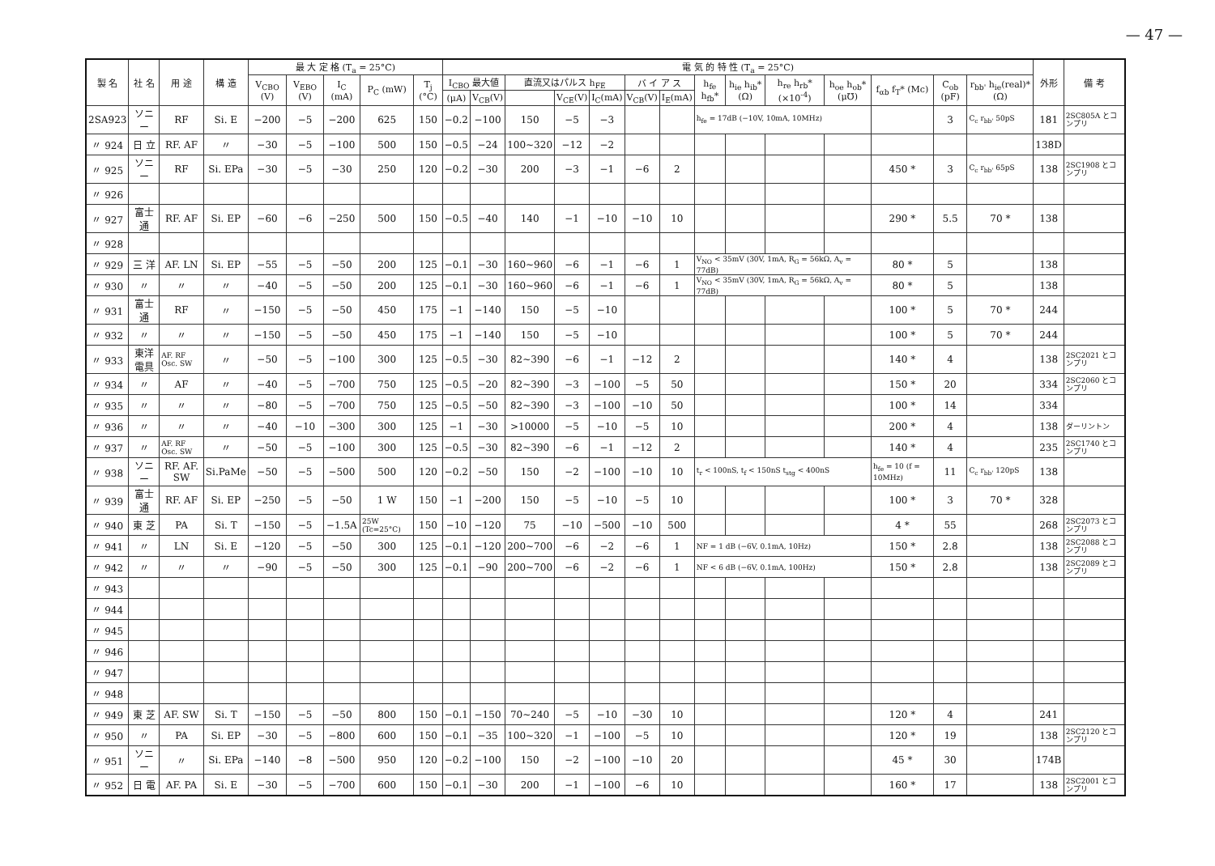— 47 —
| 製 名 | 社 名 | 用 途 | 構 造 | 最 大 定 格 (T<sub>a</sub> = 25°C) | | | | | 電 気 的 特 性 (T<sub>a</sub> = 25°C) | | | | | | | | | | | | | | 外形 | 備 考 |
| --- | --- | --- | --- | --- | --- | --- | --- | --- | --- | --- | --- | --- | --- | --- | --- | --- | --- | --- | --- | --- | --- | --- | --- | --- |
| | | | | V<sub>CBO</sub> (V) | V<sub>EBO</sub> (V) | I<sub>C</sub> (mA) | P<sub>C</sub> (mW) | T<sub>j</sub> (°C) | I<sub>CBO</sub> 最大値 | | 直流又はパルス h<sub>FE</sub> | | | バ イ ア ス | | h<sub>fe</sub> h<sub>fb</sub>* | h<sub>ie</sub> h<sub>ib</sub>* (Ω) | h<sub>re</sub> h<sub>rb</sub>* (×10<sup>-4</sup>) | h<sub>oe</sub> h<sub>ob</sub>* (μ℧) | f<sub>αb</sub> f<sub>T</sub>* (Mc) | C<sub>ob</sub> (pF) | r<sub>bb'</sub> h<sub>ie</sub>(real)* (Ω) | | |
| | | | | | | | | | (μA) | V<sub>CB</sub>(V) | | V<sub>CE</sub>(V) | I<sub>C</sub>(mA) | V<sub>CB</sub>(V) | I<sub>E</sub>(mA) | | | | | | | | | |
| 2SA923 | ソニー | RF | Si. E | −200 | −5 | −200 | 625 | 150 | −0.2 | −100 | 150 | −5 | −3 | | | h<sub>fe</sub> = 17dB (−10V, 10mA, 10MHz) | | | | | 3 | C<sub>c</sub> r<sub>bb'</sub> 50pS | 181 | 2SC805A とコンプリ |
| 〃 924 | 日 立 | RF. AF | 〃 | −30 | −5 | −100 | 500 | 150 | −0.5 | −24 | 100~320 | −12 | −2 | | | | | | | | | | 138D | |
| 〃 925 | ソニー | RF | Si. EPa | −30 | −5 | −30 | 250 | 120 | −0.2 | −30 | 200 | −3 | −1 | −6 | 2 | | | | | 450 * | 3 | C<sub>c</sub> r<sub>bb'</sub> 65pS | 138 | 2SC1908 とコンプリ |
| 〃 926 | | | | | | | | | | | | | | | | | | | | | | | | |
| 〃 927 | 富士通 | RF. AF | Si. EP | −60 | −6 | −250 | 500 | 150 | −0.5 | −40 | 140 | −1 | −10 | −10 | 10 | | | | | 290 * | 5.5 | 70 * | 138 | |
| 〃 928 | | | | | | | | | | | | | | | | | | | | | | | | |
| 〃 929 | 三 洋 | AF. LN | Si. EP | −55 | −5 | −50 | 200 | 125 | −0.1 | −30 | 160~960 | −6 | −1 | −6 | 1 | V<sub>NO</sub> < 35mV (30V, 1mA, R<sub>G</sub> = 56kΩ, A<sub>v</sub> = 77dB) | | | | 80 * | 5 | | 138 | |
| 〃 930 | 〃 | 〃 | 〃 | −40 | −5 | −50 | 200 | 125 | −0.1 | −30 | 160~960 | −6 | −1 | −6 | 1 | V<sub>NO</sub> < 35mV (30V, 1mA, R<sub>G</sub> = 56kΩ, A<sub>v</sub> = 77dB) | | | | 80 * | 5 | | 138 | |
| 〃 931 | 富士通 | RF | 〃 | −150 | −5 | −50 | 450 | 175 | −1 | −140 | 150 | −5 | −10 | | | | | | | 100 * | 5 | 70 * | 244 | |
| 〃 932 | 〃 | 〃 | 〃 | −150 | −5 | −50 | 450 | 175 | −1 | −140 | 150 | −5 | −10 | | | | | | | 100 * | 5 | 70 * | 244 | |
| 〃 933 | 東洋電具 | AF. RF Osc. SW | 〃 | −50 | −5 | −100 | 300 | 125 | −0.5 | −30 | 82~390 | −6 | −1 | −12 | 2 | | | | | 140 * | 4 | | 138 | 2SC2021 とコンプリ |
| 〃 934 | 〃 | AF | 〃 | −40 | −5 | −700 | 750 | 125 | −0.5 | −20 | 82~390 | −3 | −100 | −5 | 50 | | | | | 150 * | 20 | | 334 | 2SC2060 とコンプリ |
| 〃 935 | 〃 | 〃 | 〃 | −80 | −5 | −700 | 750 | 125 | −0.5 | −50 | 82~390 | −3 | −100 | −10 | 50 | | | | | 100 * | 14 | | 334 | |
| 〃 936 | 〃 | 〃 | 〃 | −40 | −10 | −300 | 300 | 125 | −1 | −30 | >10000 | −5 | −10 | −5 | 10 | | | | | 200 * | 4 | | 138 | ダーリントン |
| 〃 937 | 〃 | AF. RF Osc. SW | 〃 | −50 | −5 | −100 | 300 | 125 | −0.5 | −30 | 82~390 | −6 | −1 | −12 | 2 | | | | | 140 * | 4 | | 235 | 2SC1740 とコンプリ |
| 〃 938 | ソニー | RF. AF. SW | Si.PaMe | −50 | −5 | −500 | 500 | 120 | −0.2 | −50 | 150 | −2 | −100 | −10 | 10 | t<sub>r</sub> < 100nS, t<sub>f</sub> < 150nS t<sub>stg</sub> < 400nS | | | | h<sub>fe</sub> = 10 (f = 10MHz) | 11 | C<sub>c</sub> r<sub>bb'</sub> 120pS | 138 | |
| 〃 939 | 富士通 | RF. AF | Si. EP | −250 | −5 | −50 | 1 W | 150 | −1 | −200 | 150 | −5 | −10 | −5 | 10 | | | | | 100 * | 3 | 70 * | 328 | |
| 〃 940 | 東 芝 | PA | Si. T | −150 | −5 | −1.5A | 25W (Tc=25°C) | 150 | −10 | −120 | 75 | −10 | −500 | −10 | 500 | | | | | 4 * | 55 | | 268 | 2SC2073 とコンプリ |
| 〃 941 | 〃 | LN | Si. E | −120 | −5 | −50 | 300 | 125 | −0.1 | −120 | 200~700 | −6 | −2 | −6 | 1 | NF = 1 dB (−6V, 0.1mA, 10Hz) | | | | 150 * | 2.8 | | 138 | 2SC2088 とコンプリ |
| 〃 942 | 〃 | 〃 | 〃 | −90 | −5 | −50 | 300 | 125 | −0.1 | −90 | 200~700 | −6 | −2 | −6 | 1 | NF < 6 dB (−6V, 0.1mA, 100Hz) | | | | 150 * | 2.8 | | 138 | 2SC2089 とコンプリ |
| 〃 943 | | | | | | | | | | | | | | | | | | | | | | | | |
| 〃 944 | | | | | | | | | | | | | | | | | | | | | | | | |
| 〃 945 | | | | | | | | | | | | | | | | | | | | | | | | |
| 〃 946 | | | | | | | | | | | | | | | | | | | | | | | | |
| 〃 947 | | | | | | | | | | | | | | | | | | | | | | | | |
| 〃 948 | | | | | | | | | | | | | | | | | | | | | | | | |
| 〃 949 | 東 芝 | AF. SW | Si. T | −150 | −5 | −50 | 800 | 150 | −0.1 | −150 | 70~240 | −5 | −10 | −30 | 10 | | | | | 120 * | 4 | | 241 | |
| 〃 950 | 〃 | PA | Si. EP | −30 | −5 | −800 | 600 | 150 | −0.1 | −35 | 100~320 | −1 | −100 | −5 | 10 | | | | | 120 * | 19 | | 138 | 2SC2120 とコンプリ |
| 〃 951 | ソニー | 〃 | Si. EPa | −140 | −8 | −500 | 950 | 120 | −0.2 | −100 | 150 | −2 | −100 | −10 | 20 | | | | | 45 * | 30 | | 174B | |
| 〃 952 | 日 電 | AF. PA | Si. E | −30 | −5 | −700 | 600 | 150 | −0.1 | −30 | 200 | −1 | −100 | −6 | 10 | | | | | 160 * | 17 | | 138 | 2SC2001 とコンプリ |